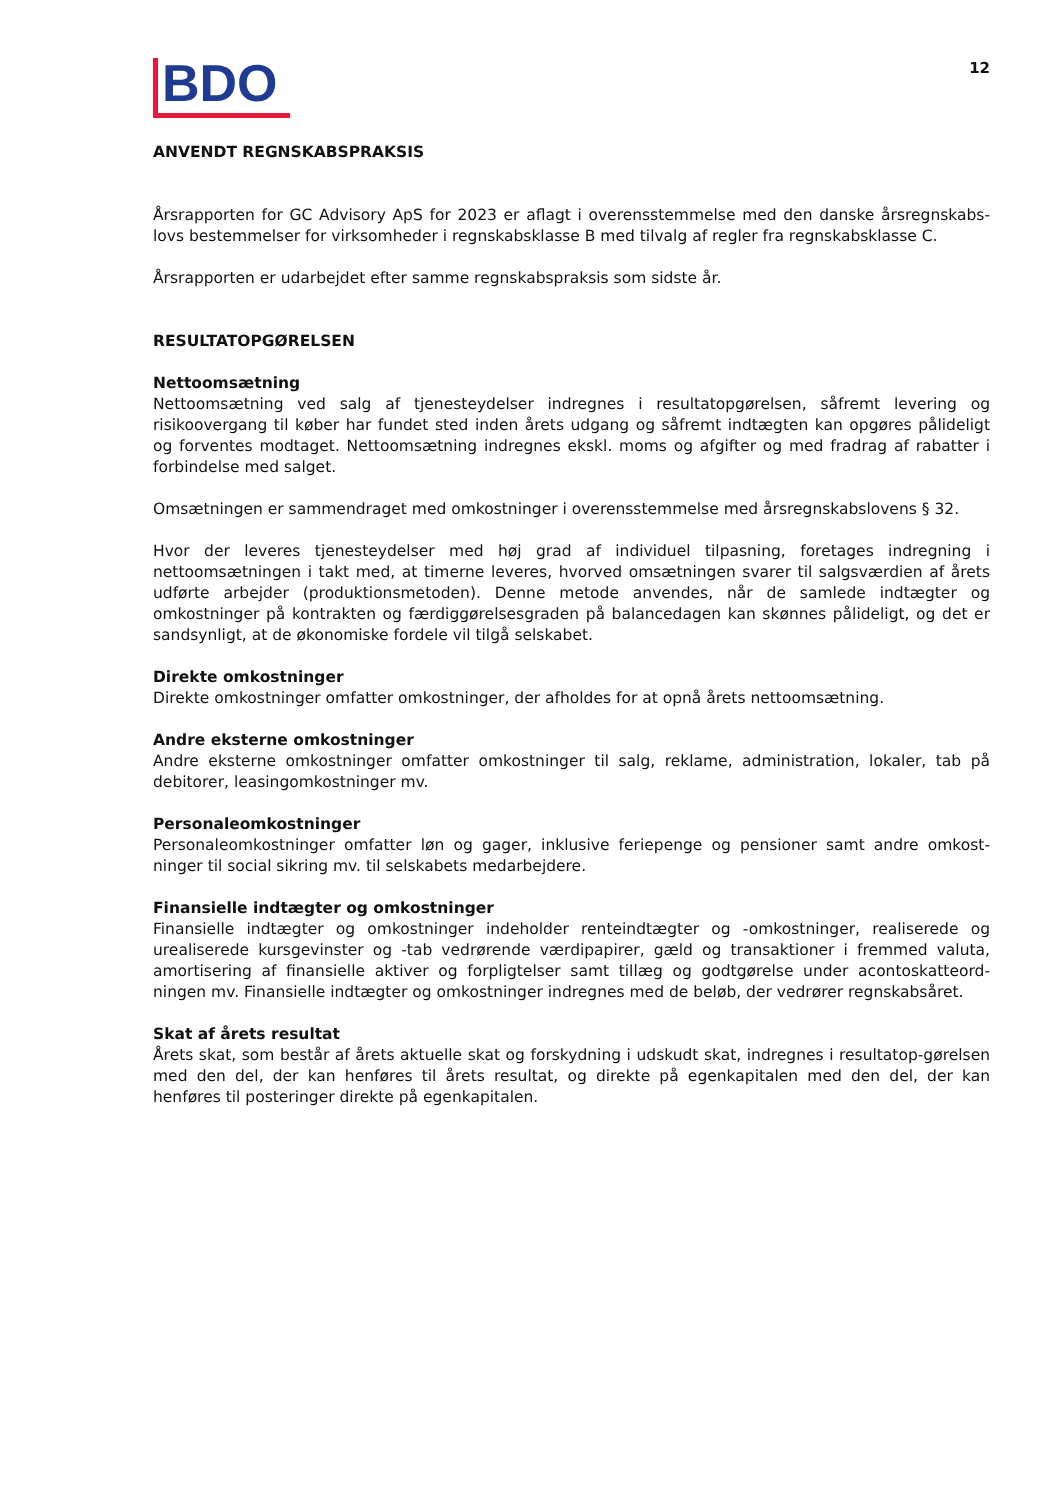BDO
12
ANVENDT REGNSKABSPRAKSIS
Årsrapporten for GC Advisory ApS for 2023 er aflagt i overensstemmelse med den danske årsregnskabs-lovs bestemmelser for virksomheder i regnskabsklasse B med tilvalg af regler fra regnskabsklasse C.
Årsrapporten er udarbejdet efter samme regnskabspraksis som sidste år.
RESULTATOPGØRELSEN
Nettoomsætning
Nettoomsætning ved salg af tjenesteydelser indregnes i resultatopgørelsen, såfremt levering og risikoovergang til køber har fundet sted inden årets udgang og såfremt indtægten kan opgøres pålideligt og forventes modtaget. Nettoomsætning indregnes ekskl. moms og afgifter og med fradrag af rabatter i forbindelse med salget.
Omsætningen er sammendraget med omkostninger i overensstemmelse med årsregnskabslovens § 32.
Hvor der leveres tjenesteydelser med høj grad af individuel tilpasning, foretages indregning i nettoomsætningen i takt med, at timerne leveres, hvorved omsætningen svarer til salgsværdien af årets udførte arbejder (produktionsmetoden). Denne metode anvendes, når de samlede indtægter og omkostninger på kontrakten og færdiggørelsesgraden på balancedagen kan skønnes pålideligt, og det er sandsynligt, at de økonomiske fordele vil tilgå selskabet.
Direkte omkostninger
Direkte omkostninger omfatter omkostninger, der afholdes for at opnå årets nettoomsætning.
Andre eksterne omkostninger
Andre eksterne omkostninger omfatter omkostninger til salg, reklame, administration, lokaler, tab på debitorer, leasingomkostninger mv.
Personaleomkostninger
Personaleomkostninger omfatter løn og gager, inklusive feriepenge og pensioner samt andre omkost-ninger til social sikring mv. til selskabets medarbejdere.
Finansielle indtægter og omkostninger
Finansielle indtægter og omkostninger indeholder renteindtægter og -omkostninger, realiserede og urealiserede kursgevinster og -tab vedrørende værdipapirer, gæld og transaktioner i fremmed valuta, amortisering af finansielle aktiver og forpligtelser samt tillæg og godtgørelse under acontoskatteord-ningen mv. Finansielle indtægter og omkostninger indregnes med de beløb, der vedrører regnskabsåret.
Skat af årets resultat
Årets skat, som består af årets aktuelle skat og forskydning i udskudt skat, indregnes i resultatop-gørelsen med den del, der kan henføres til årets resultat, og direkte på egenkapitalen med den del, der kan henføres til posteringer direkte på egenkapitalen.